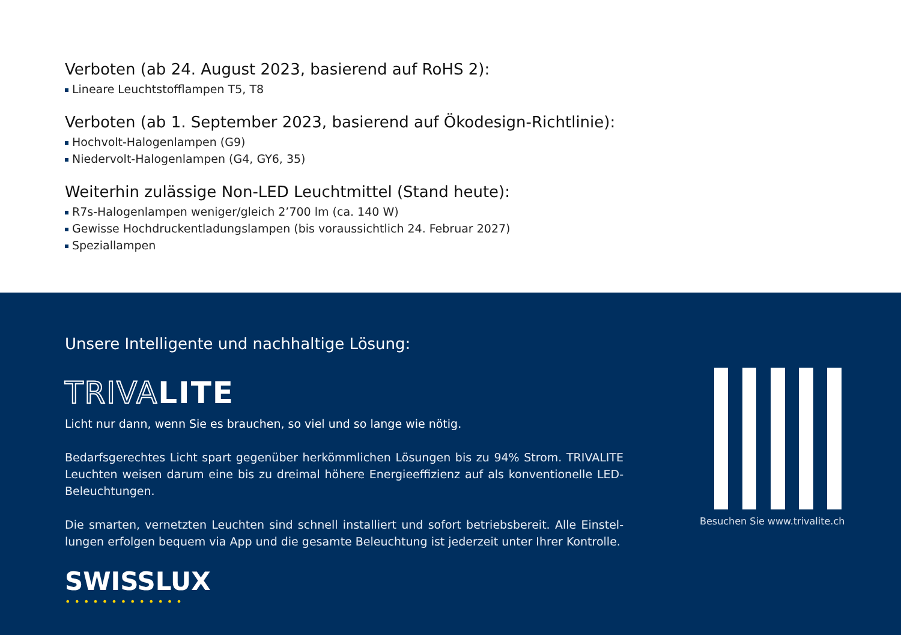Verboten (ab 24. August 2023, basierend auf RoHS 2):
Lineare Leuchtstofflampen T5, T8
Verboten (ab 1. September 2023, basierend auf Ökodesign-Richtlinie):
Hochvolt-Halogenlampen (G9)
Niedervolt-Halogenlampen (G4, GY6, 35)
Weiterhin zulässige Non-LED Leuchtmittel (Stand heute):
R7s-Halogenlampen weniger/gleich 2’700 lm (ca. 140 W)
Gewisse Hochdruckentladungslampen (bis voraussichtlich 24. Februar 2027)
Speziallampen
Unsere Intelligente und nachhaltige Lösung:
TRIVALITE
Licht nur dann, wenn Sie es brauchen, so viel und so lange wie nötig.
Bedarfsgerechtes Licht spart gegenüber herkömmlichen Lösungen bis zu 94% Strom. TRIVALITE Leuchten weisen darum eine bis zu dreimal höhere Energieeffizienz auf als konventionelle LED-Beleuchtungen.
Die smarten, vernetzten Leuchten sind schnell installiert und sofort betriebsbereit. Alle Einstel-lungen erfolgen bequem via App und die gesamte Beleuchtung ist jederzeit unter Ihrer Kontrolle.
SWISSLUX
•••••••••••••
Besuchen Sie www.trivalite.ch